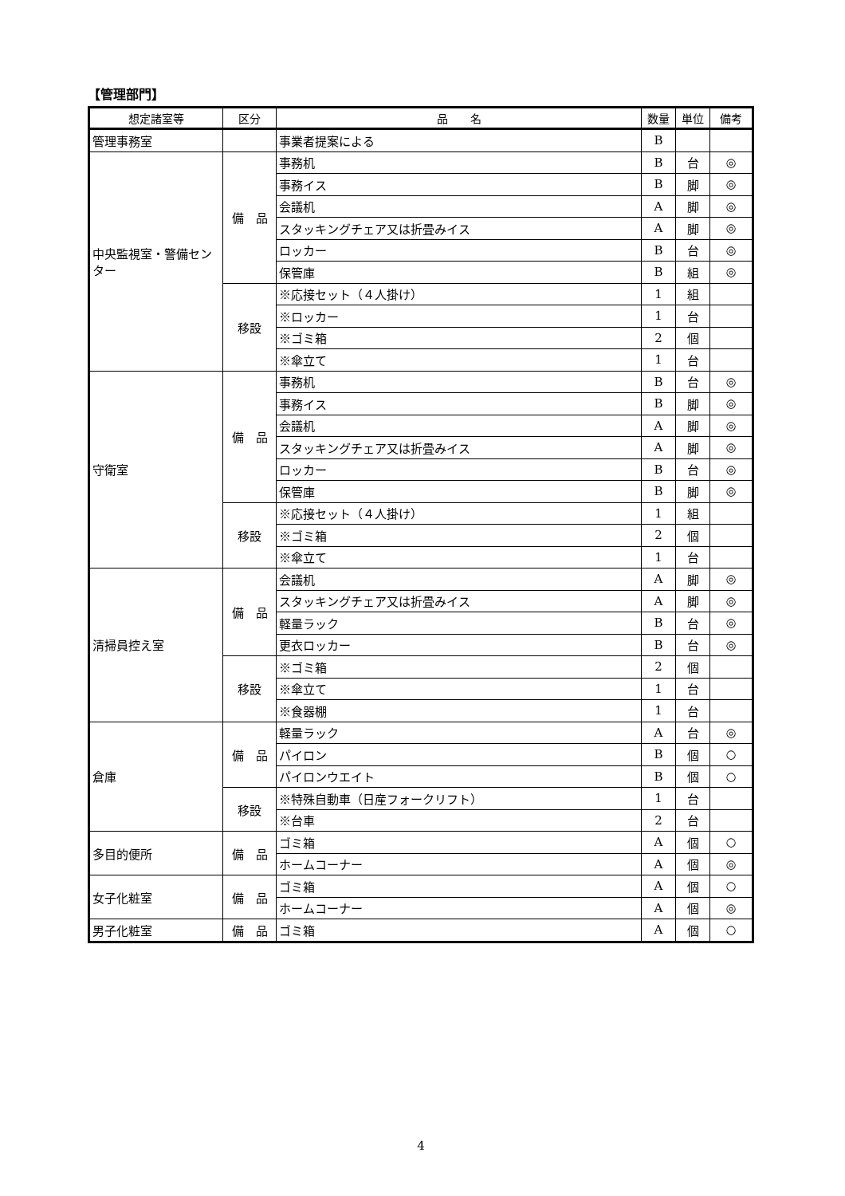【管理部門】
| 想定諸室等 | 区分 | 品 名 | 数量 | 単位 | 備考 |
| --- | --- | --- | --- | --- | --- |
| 管理事務室 | | 事業者提案による | B | | |
| 中央監視室・警備センター | 備 品 | 事務机 | B | 台 | ◎ |
| | | 事務イス | B | 脚 | ◎ |
| | | 会議机 | A | 脚 | ◎ |
| | | スタッキングチェア又は折畳みイス | A | 脚 | ◎ |
| | | ロッカー | B | 台 | ◎ |
| | | 保管庫 | B | 組 | ◎ |
| | 移設 | ※応接セット（４人掛け） | 1 | 組 | |
| | | ※ロッカー | 1 | 台 | |
| | | ※ゴミ箱 | 2 | 個 | |
| | | ※傘立て | 1 | 台 | |
| 守衛室 | 備 品 | 事務机 | B | 台 | ◎ |
| | | 事務イス | B | 脚 | ◎ |
| | | 会議机 | A | 脚 | ◎ |
| | | スタッキングチェア又は折畳みイス | A | 脚 | ◎ |
| | | ロッカー | B | 台 | ◎ |
| | | 保管庫 | B | 脚 | ◎ |
| | 移設 | ※応接セット（４人掛け） | 1 | 組 | |
| | | ※ゴミ箱 | 2 | 個 | |
| | | ※傘立て | 1 | 台 | |
| 清掃員控え室 | 備 品 | 会議机 | A | 脚 | ◎ |
| | | スタッキングチェア又は折畳みイス | A | 脚 | ◎ |
| | | 軽量ラック | B | 台 | ◎ |
| | | 更衣ロッカー | B | 台 | ◎ |
| | 移設 | ※ゴミ箱 | 2 | 個 | |
| | | ※傘立て | 1 | 台 | |
| | | ※食器棚 | 1 | 台 | |
| 倉庫 | 備 品 | 軽量ラック | A | 台 | ◎ |
| | | パイロン | B | 個 | ○ |
| | | パイロンウエイト | B | 個 | ○ |
| | 移設 | ※特殊自動車（日産フォークリフト） | 1 | 台 | |
| | | ※台車 | 2 | 台 | |
| 多目的便所 | 備 品 | ゴミ箱 | A | 個 | ○ |
| | | ホームコーナー | A | 個 | ◎ |
| 女子化粧室 | 備 品 | ゴミ箱 | A | 個 | ○ |
| | | ホームコーナー | A | 個 | ◎ |
| 男子化粧室 | 備 品 | ゴミ箱 | A | 個 | ○ |
4